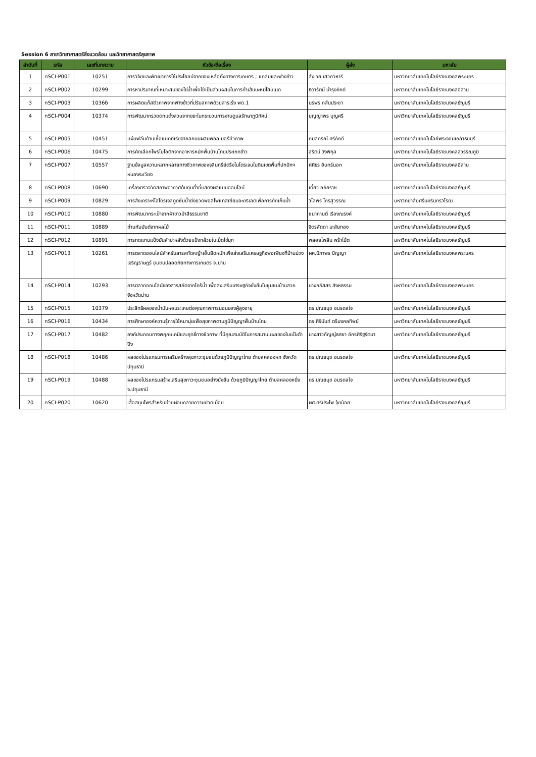Session 6 สาขาวิทยาศาสตร์สิ่งแวดล้อม และวิทยาศาสตร์สุขภาพ
| ลำดับที่ | รหัส | เลขที่บทความ | หัวข้อ/ชื่อเรื่อง | ผู้ส่ง | มหาลัย |
| --- | --- | --- | --- | --- | --- |
| 1 | nSCI-P001 | 10251 | การวิจัยและพัฒนาการใช้ประโยชน์จากของเหลือทิ้งทางการเกษตร ; แกลบและฟางข้าว | สังเวย เสวกวิหารี | มหาวิทยาลัยเทคโนโลยีราชมงคลพระนคร |
| 2 | nSCI-P002 | 10299 | การหาปริมาณที่เหมาะสมของไข่น้ำเพื่อใช้เป็นส่วนผสมในการทำเส้นบะหมี่โฮมเมด | ธิดารัตน์ บำรุงภักดี | มหาวิทยาลัยเทคโนโลยีราชมงคลอีสาน |
| 3 | nSCI-P003 | 10366 | การผลิตแก๊สชีวภาพจากฟางข้าวที่ปรับสภาพด้วยสารเร่ง พด.1 | นรพร กลั่นประชา | มหาวิทยาลัยเทคโนโลยีราชมงคลธัญบุรี |
| 4 | nSCI-P004 | 10374 | การพัฒนากรวดตกแต่งสวนจากขยะในกระบวนการงานดูแลรักษาภูมิทัศน์ | บุญญาพร บุญศรี | มหาวิทยาลัยเทคโนโลยีราชมงคลธัญบุรี |
| 5 | nSCI-P005 | 10451 | แผ่นฟิล์มต้านเชื้อแบคทีเรียจากลิกนินผสมพอลิเมอร์ชีวภาพ | กมลกรณ์ ศรีภักดิ์ | มหาวิทยาลัยเทคโนโลยีพระจอมเกล้าธนบุรี |
| 6 | nSCI-P006 | 10475 | การคัดเลือกโพรไบโอติกจากอาหารหมักพื้นบ้านไทยประเภทข้าว | สุรัตน์ วังพิกุล | มหาวิทยาลัยเทคโนโลยีราชมงคลสุวรรณภูมิ |
| 7 | nSCI-P007 | 10557 | ฐานข้อมูลความหลากหลายทางชีวภาพของจุลินทรีย์ตรึงไนโตรเจนในดินเขตพื้นที่ปกปักฯ หนองระเวียง | ศศิธร อินทร์นอก | มหาวิทยาลัยเทคโนโลยีราชมงคลอีสาน |
| 8 | nSCI-P008 | 10690 | เครื่องตรวจวัดสภาพอากาศต้นทุนต่ำที่แสดงผลแบบออนไลน์ | เดี่ยว อภัยราช | มหาวิทยาลัยเทคโนโลยีราชมงคลธัญบุรี |
| 9 | nSCI-P009 | 10829 | การสังเคราะห์ไฮโดรเจลดูดซึมน้ำยิ่งยวดพอลิโพแทสเซียมอะคริเลตเพื่อการกักเก็บน้ำ | วิไลพร ไกรสุวรรณ | มหาวิทยาลัยศรีนครินทรวิโรฒ |
| 10 | nSCI-P010 | 10880 | การพัฒนากระเป๋าจากผ้าขาวม้าสีธรรมชาติ | ชนากานต์ เรืองณรงค์ | มหาวิทยาลัยเทคโนโลยีราชมงคลธัญบุรี |
| 11 | nSCI-P011 | 10889 | ถ่านกัมมันต์จากผลไม้ | จิตรลัดดา มะลัยทอง | มหาวิทยาลัยเทคโนโลยีราชมงคลธัญบุรี |
| 12 | nSCI-P012 | 10891 | การทดแทนแป้งมันสำปะหลังด้วยแป้งกล้วยในเม็ดไข่มุก | พลอยไพลิน พร้าโน้ต | มหาวิทยาลัยเทคโนโลยีราชมงคลธัญบุรี |
| 13 | nSCI-P013 | 10261 | การตลาดออนไลน์สำหรับสารสกัดหญ้าเอ็นยืดหมักเพื่อส่งเสริมเศรษฐกิจพอเพียงที่บ้านม่วงเจริญราษฎร์ ชุมชนปลอดภัยทางการเกษตร จ.น่าน | ผศ.นิภาพร ปัญญา | มหาวิทยาลัยเทคโนโลยีราชมงคลพระนคร |
| 14 | nSCI-P014 | 10293 | การตลาดออนไลน์ของสารสกัดจากไคร้น้ำ เพื่อส่งเสริมเศรษฐกิจยั่งยืนในชุมชนบ้านสวก จังหวัดน่าน | นางภภัสสร สิงหธรรม | มหาวิทยาลัยเทคโนโลยีราชมงคลพระนคร |
| 15 | nSCI-P015 | 10379 | ประสิทธิผลของน้ำมันหอมระเหยต่อคุณภาพการนอนของผู้สูงอายุ | ดร.ปุณยนุช อมรดลใจ | มหาวิทยาลัยเทคโนโลยีราชมงคลธัญบุรี |
| 16 | nSCI-P016 | 10434 | การศึกษาองค์ความรู้การใช้หมามุ่ยเพื่อสุขภาพตามภูมิปัญญาพื้นบ้านไทย | ดร.ศิรินันท์ ตรีมงคลทิพย์ | มหาวิทยาลัยเทคโนโลยีราชมงคลธัญบุรี |
| 17 | nSCI-P017 | 10482 | องค์ประกอบทางพฤกษเคมีและฤทธิ์ทางชีวภาพ ที่มีคุณสมบัติในการสมานแผลของใบแป๊ะตำปึง | นางสาวกัญญ์ธศยา อัครศิริฐรัตนา | มหาวิทยาลัยเทคโนโลยีราชมงคลธัญบุรี |
| 18 | nSCI-P018 | 10486 | ผลของโปรแกรมการเสริมสร้างสุขภาวะชุมชนด้วยภูมิปัญญาไทย ตำบลคลองหก จังหวัดปทุมธานี | ดร.ปุณยนุช อมรดลใจ | มหาวิทยาลัยเทคโนโลยีราชมงคลธัญบุรี |
| 19 | nSCI-P019 | 10488 | ผลของโปรแกรมสร้างเสริมสุขภาวะชุมชนอย่างยั่งยืน ด้วยภูมิปัญญาไทย ตำบลคลองหนึ่ง จ.ปทุมธานี | ดร.ปุณยนุช อมรดลใจ | มหาวิทยาลัยเทคโนโลยีราชมงคลธัญบุรี |
| 20 | nSCI-P020 | 10620 | เสื้อสมุนไพรสำหรับช่วยผ่อนคลายความปวดเมื่อย | ผศ.ศรีประไพ จุ้ยน้อย | มหาวิทยาลัยเทคโนโลยีราชมงคลธัญบุรี |